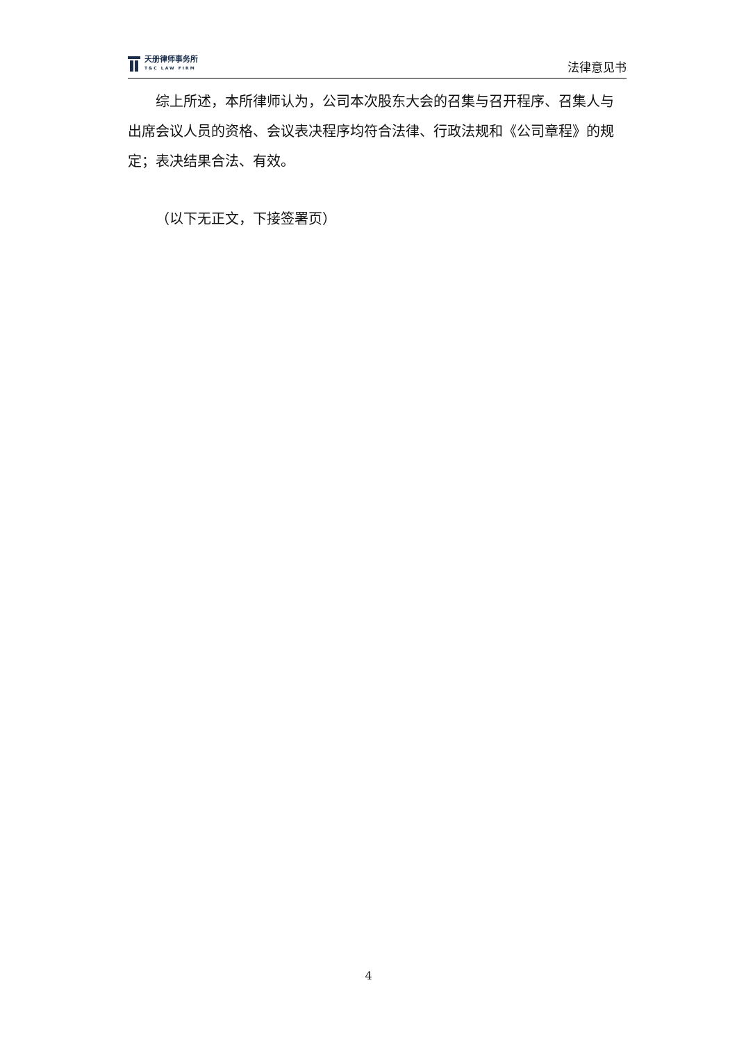天册律师事务所
T&C LAW FIRM
法律意见书
综上所述，本所律师认为，公司本次股东大会的召集与召开程序、召集人与出席会议人员的资格、会议表决程序均符合法律、行政法规和《公司章程》的规定；表决结果合法、有效。
（以下无正文，下接签署页）
4